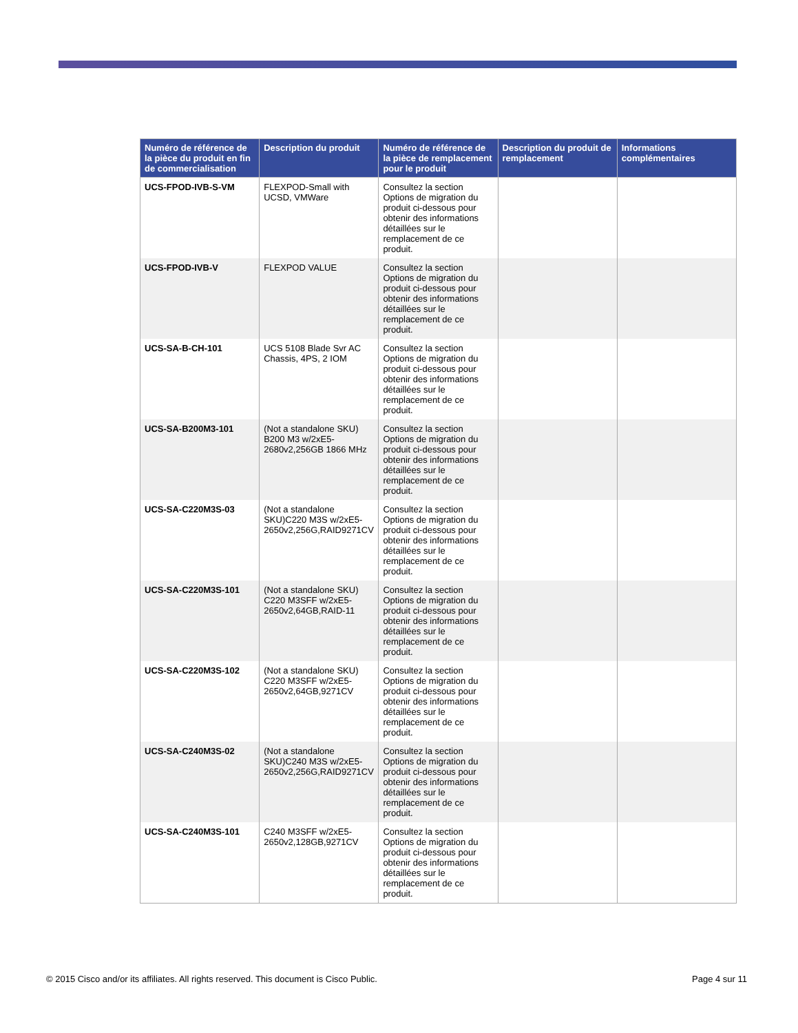| Numéro de référence de la pièce du produit en fin de commercialisation | Description du produit | Numéro de référence de la pièce de remplacement pour le produit | Description du produit de remplacement | Informations complémentaires |
| --- | --- | --- | --- | --- |
| UCS-FPOD-IVB-S-VM | FLEXPOD-Small with UCSD, VMWare | Consultez la section Options de migration du produit ci-dessous pour obtenir des informations détaillées sur le remplacement de ce produit. | | |
| UCS-FPOD-IVB-V | FLEXPOD VALUE | Consultez la section Options de migration du produit ci-dessous pour obtenir des informations détaillées sur le remplacement de ce produit. | | |
| UCS-SA-B-CH-101 | UCS 5108 Blade Svr AC Chassis, 4PS, 2 IOM | Consultez la section Options de migration du produit ci-dessous pour obtenir des informations détaillées sur le remplacement de ce produit. | | |
| UCS-SA-B200M3-101 | (Not a standalone SKU) B200 M3 w/2xE5-2680v2,256GB 1866 MHz | Consultez la section Options de migration du produit ci-dessous pour obtenir des informations détaillées sur le remplacement de ce produit. | | |
| UCS-SA-C220M3S-03 | (Not a standalone SKU)C220 M3S w/2xE5-2650v2,256G,RAID9271CV | Consultez la section Options de migration du produit ci-dessous pour obtenir des informations détaillées sur le remplacement de ce produit. | | |
| UCS-SA-C220M3S-101 | (Not a standalone SKU) C220 M3SFF w/2xE5-2650v2,64GB,RAID-11 | Consultez la section Options de migration du produit ci-dessous pour obtenir des informations détaillées sur le remplacement de ce produit. | | |
| UCS-SA-C220M3S-102 | (Not a standalone SKU) C220 M3SFF w/2xE5-2650v2,64GB,9271CV | Consultez la section Options de migration du produit ci-dessous pour obtenir des informations détaillées sur le remplacement de ce produit. | | |
| UCS-SA-C240M3S-02 | (Not a standalone SKU)C240 M3S w/2xE5-2650v2,256G,RAID9271CV | Consultez la section Options de migration du produit ci-dessous pour obtenir des informations détaillées sur le remplacement de ce produit. | | |
| UCS-SA-C240M3S-101 | C240 M3SFF w/2xE5-2650v2,128GB,9271CV | Consultez la section Options de migration du produit ci-dessous pour obtenir des informations détaillées sur le remplacement de ce produit. | | |
© 2015 Cisco and/or its affiliates. All rights reserved. This document is Cisco Public. Page 4 sur 11